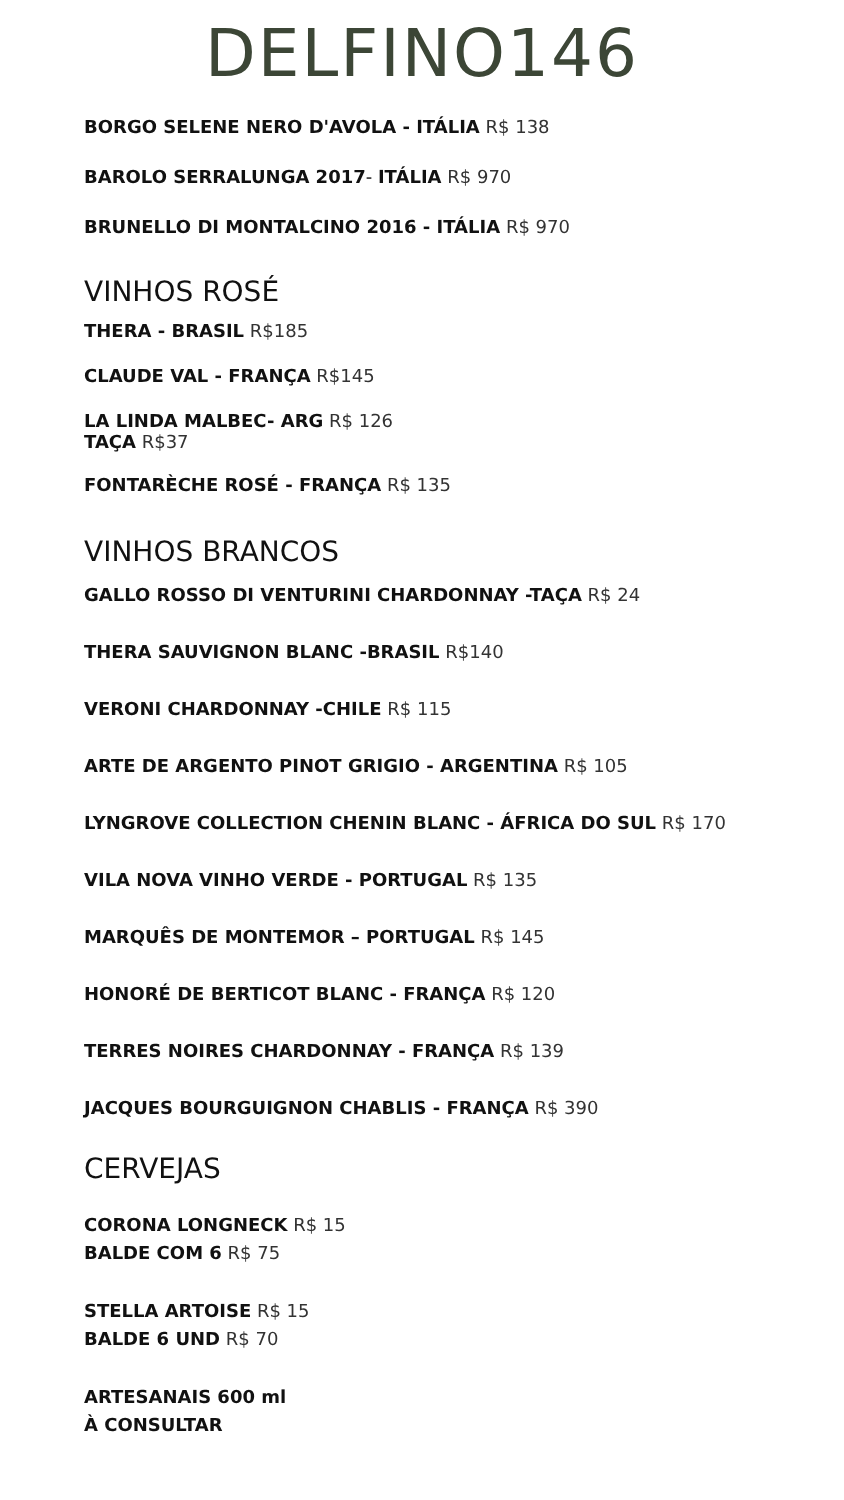DELFINO146
BORGO SELENE NERO D'AVOLA - ITÁLIA R$ 138
BAROLO SERRALUNGA 2017- ITÁLIA R$ 970
BRUNELLO DI MONTALCINO 2016 - ITÁLIA R$ 970
VINHOS ROSÉ
THERA - BRASIL R$185
CLAUDE VAL - FRANÇA R$145
LA LINDA MALBEC- ARG R$ 126
TAÇA R$37
FONTARÈCHE ROSÉ - FRANÇA R$ 135
VINHOS BRANCOS
GALLO ROSSO DI VENTURINI CHARDONNAY -TAÇA R$ 24
THERA SAUVIGNON BLANC -BRASIL R$140
VERONI CHARDONNAY -CHILE R$ 115
ARTE DE ARGENTO PINOT GRIGIO - ARGENTINA R$ 105
LYNGROVE COLLECTION CHENIN BLANC - ÁFRICA DO SUL R$ 170
VILA NOVA VINHO VERDE - PORTUGAL R$ 135
MARQUÊS DE MONTEMOR – PORTUGAL R$ 145
HONORÉ DE BERTICOT BLANC - FRANÇA R$ 120
TERRES NOIRES CHARDONNAY - FRANÇA R$ 139
JACQUES BOURGUIGNON CHABLIS - FRANÇA R$ 390
CERVEJAS
CORONA LONGNECK R$ 15
BALDE COM 6 R$ 75
STELLA ARTOISE R$ 15
BALDE 6 UND R$ 70
ARTESANAIS 600 ml
À CONSULTAR